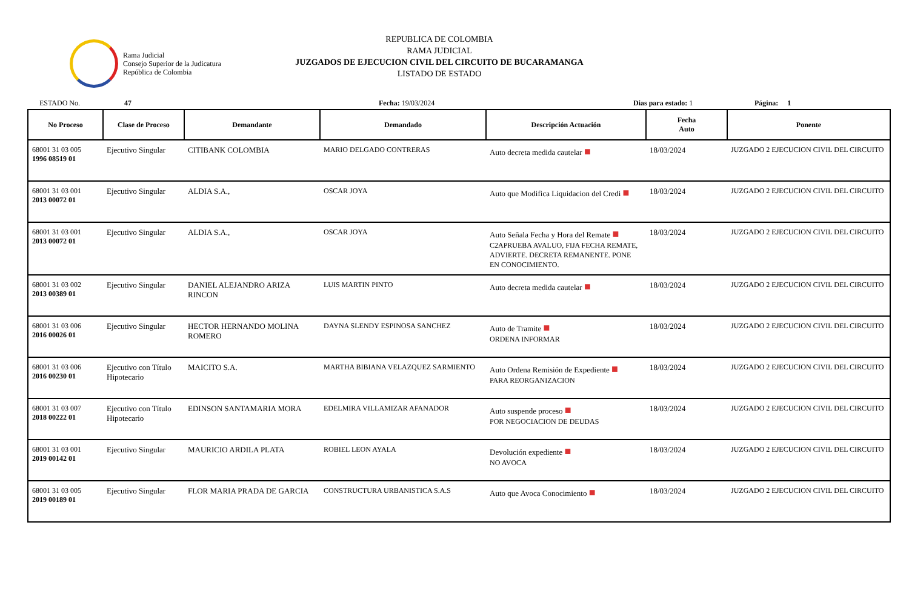Rama Judicial
Consejo Superior de la Judicatura
República de Colombia
REPUBLICA DE COLOMBIA
RAMA JUDICIAL
JUZGADOS DE EJECUCION CIVIL DEL CIRCUITO DE BUCARAMANGA
LISTADO DE ESTADO
ESTADO No. 47 Fecha: 19/03/2024 Dias para estado: 1 Página: 1
| No Proceso | Clase de Proceso | Demandante | Demandado | Descripción Actuación | Fecha Auto | Ponente |
| --- | --- | --- | --- | --- | --- | --- |
| 68001 31 03 005 1996 08519 01 | Ejecutivo Singular | CITIBANK COLOMBIA | MARIO DELGADO CONTRERAS | Auto decreta medida cautelar ■ | 18/03/2024 | JUZGADO 2 EJECUCION CIVIL DEL CIRCUITO |
| 68001 31 03 001 2013 00072 01 | Ejecutivo Singular | ALDIA S.A., | OSCAR JOYA | Auto que Modifica Liquidacion del Credi ■ | 18/03/2024 | JUZGADO 2 EJECUCION CIVIL DEL CIRCUITO |
| 68001 31 03 001 2013 00072 01 | Ejecutivo Singular | ALDIA S.A., | OSCAR JOYA | Auto Señala Fecha y Hora del Remate ■ C2APRUEBA AVALUO, FIJA FECHA REMATE, ADVIERTE. DECRETA REMANENTE. PONE EN CONOCIMIENTO. | 18/03/2024 | JUZGADO 2 EJECUCION CIVIL DEL CIRCUITO |
| 68001 31 03 002 2013 00389 01 | Ejecutivo Singular | DANIEL ALEJANDRO ARIZA RINCON | LUIS MARTIN PINTO | Auto decreta medida cautelar ■ | 18/03/2024 | JUZGADO 2 EJECUCION CIVIL DEL CIRCUITO |
| 68001 31 03 006 2016 00026 01 | Ejecutivo Singular | HECTOR HERNANDO MOLINA ROMERO | DAYNA SLENDY ESPINOSA SANCHEZ | Auto de Tramite ■ ORDENA INFORMAR | 18/03/2024 | JUZGADO 2 EJECUCION CIVIL DEL CIRCUITO |
| 68001 31 03 006 2016 00230 01 | Ejecutivo con Título Hipotecario | MAICITO S.A. | MARTHA BIBIANA VELAZQUEZ SARMIENTO | Auto Ordena Remisión de Expediente ■ PARA REORGANIZACION | 18/03/2024 | JUZGADO 2 EJECUCION CIVIL DEL CIRCUITO |
| 68001 31 03 007 2018 00222 01 | Ejecutivo con Título Hipotecario | EDINSON SANTAMARIA MORA | EDELMIRA VILLAMIZAR AFANADOR | Auto suspende proceso ■ POR NEGOCIACION DE DEUDAS | 18/03/2024 | JUZGADO 2 EJECUCION CIVIL DEL CIRCUITO |
| 68001 31 03 001 2019 00142 01 | Ejecutivo Singular | MAURICIO ARDILA PLATA | ROBIEL LEON AYALA | Devolución expediente ■ NO AVOCA | 18/03/2024 | JUZGADO 2 EJECUCION CIVIL DEL CIRCUITO |
| 68001 31 03 005 2019 00189 01 | Ejecutivo Singular | FLOR MARIA PRADA DE GARCIA | CONSTRUCTURA URBANISTICA S.A.S | Auto que Avoca Conocimiento ■ | 18/03/2024 | JUZGADO 2 EJECUCION CIVIL DEL CIRCUITO |